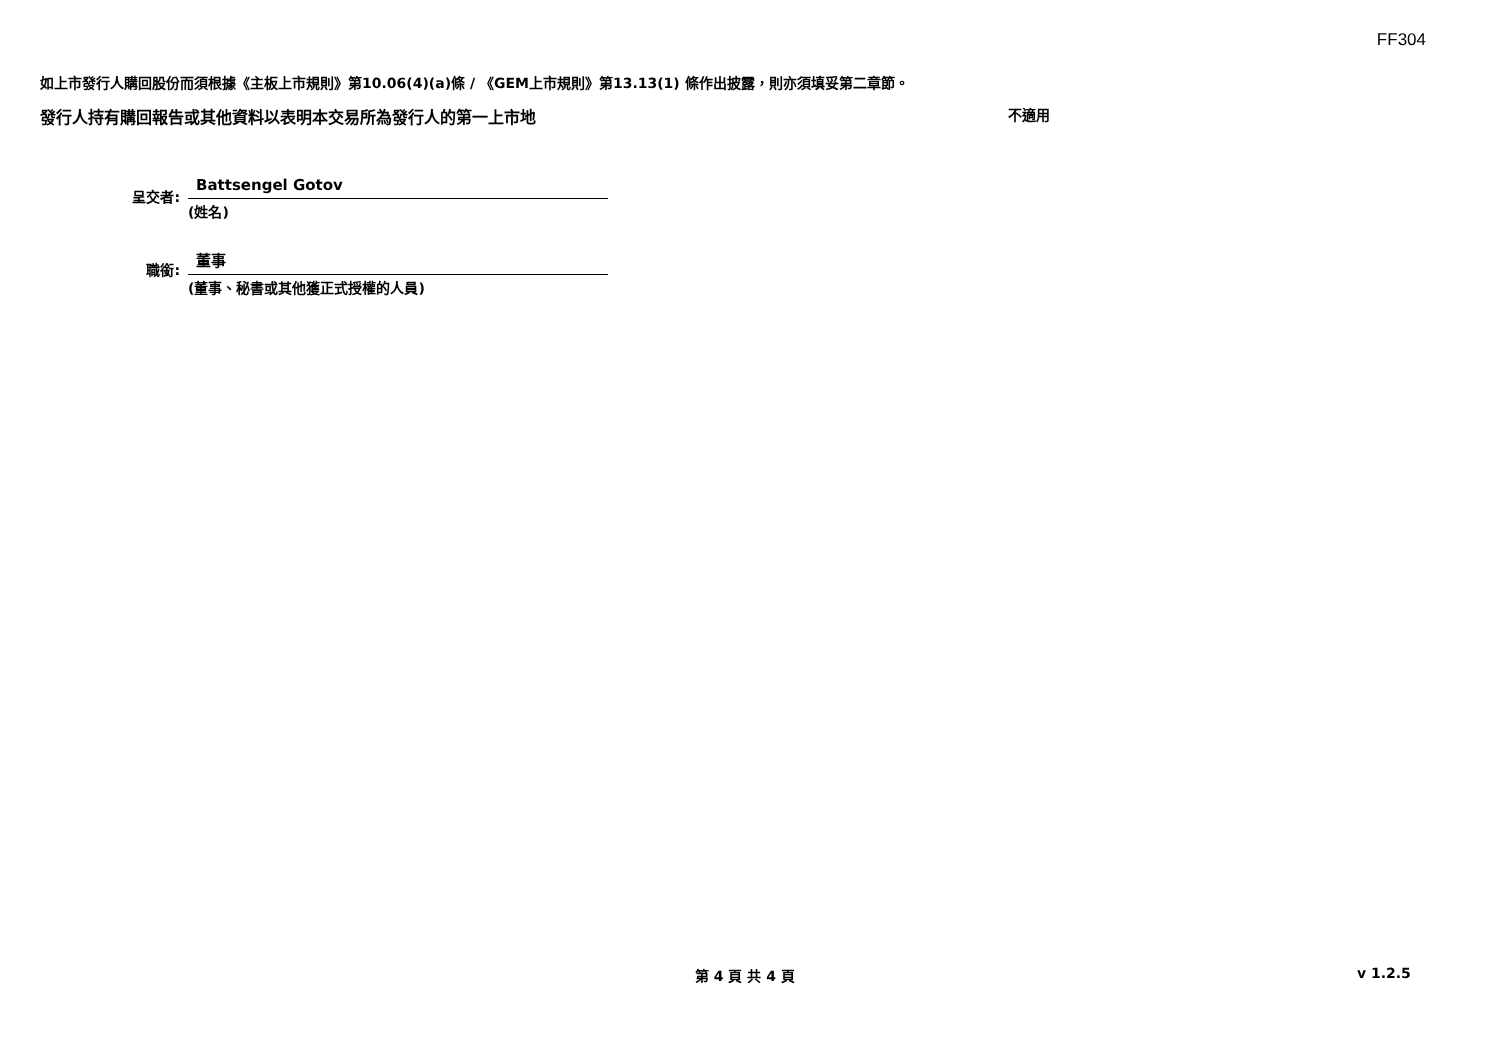FF304
如上市發行人購回股份而須根據《主板上市規則》第10.06(4)(a)條 / 《GEM上市規則》第13.13(1) 條作出披露，則亦須填妥第二章節。
發行人持有購回報告或其他資料以表明本交易所為發行人的第一上市地 不適用
呈交者:
Battsengel Gotov
(姓名)
職銜:
董事
(董事、秘書或其他獲正式授權的人員)
第 4 頁 共 4 頁 v 1.2.5